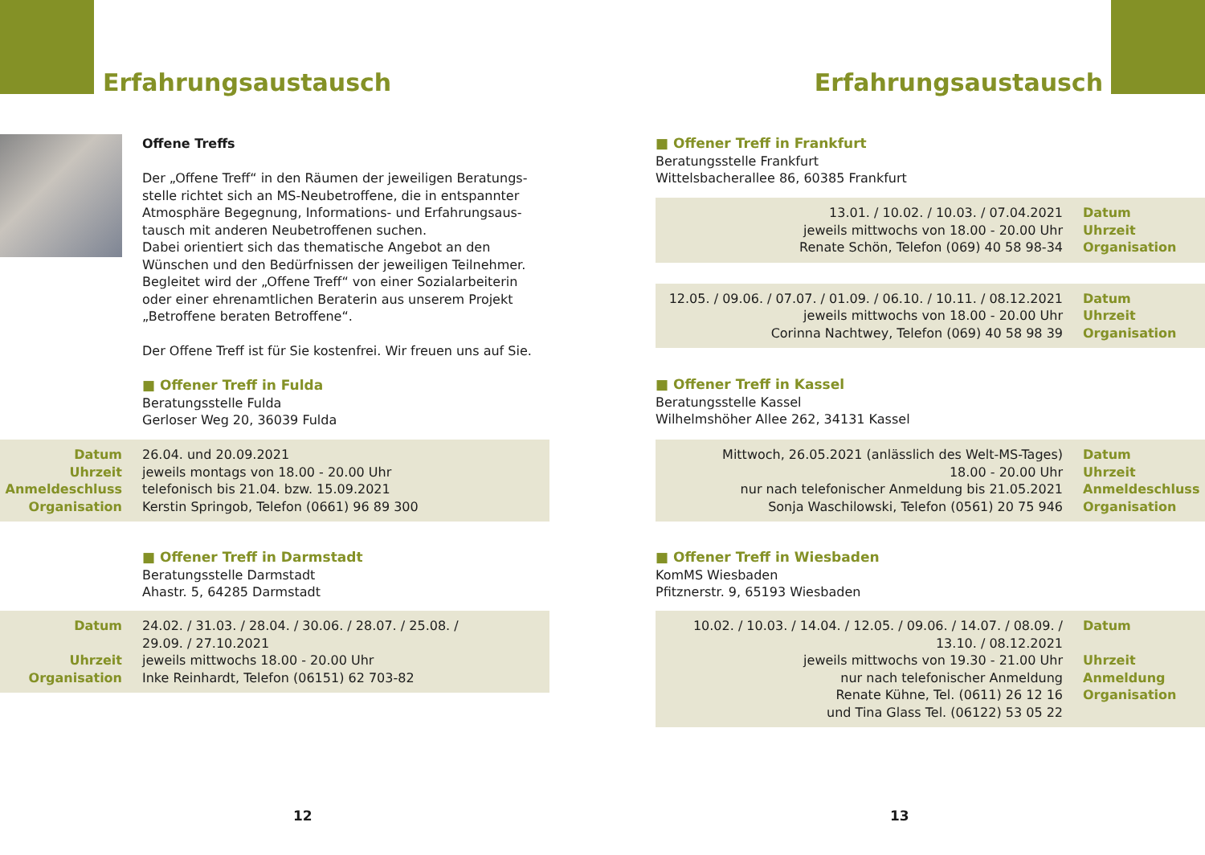Erfahrungsaustausch
Offene Treffs
Der „Offene Treff“ in den Räumen der jeweiligen Beratungs-stelle richtet sich an MS-Neubetroffene, die in entspannter Atmosphäre Begegnung, Informations- und Erfahrungsaus-tausch mit anderen Neubetroffenen suchen.
Dabei orientiert sich das thematische Angebot an den Wünschen und den Bedürfnissen der jeweiligen Teilnehmer. Begleitet wird der „Offene Treff“ von einer Sozialarbeiterin oder einer ehrenamtlichen Beraterin aus unserem Projekt „Betroffene beraten Betroffene“.
Der Offene Treff ist für Sie kostenfrei. Wir freuen uns auf Sie.
■ Offener Treff in Fulda
Beratungsstelle Fulda
Gerloser Weg 20, 36039 Fulda
| Datum Uhrzeit Anmeldeschluss Organisation | 26.04. und 20.09.2021 jeweils montags von 18.00 - 20.00 Uhr telefonisch bis 21.04. bzw. 15.09.2021 Kerstin Springob, Telefon (0661) 96 89 300 |
■ Offener Treff in Darmstadt
Beratungsstelle Darmstadt
Ahastr. 5, 64285 Darmstadt
| Datum Uhrzeit Organisation | 24.02. / 31.03. / 28.04. / 30.06. / 28.07. / 25.08. / 29.09. / 27.10.2021 jeweils mittwochs 18.00 - 20.00 Uhr Inke Reinhardt, Telefon (06151) 62 703-82 |
12
Erfahrungsaustausch
■ Offener Treff in Frankfurt
Beratungsstelle Frankfurt
Wittelsbacherallee 86, 60385 Frankfurt
| 13.01. / 10.02. / 10.03. / 07.04.2021 jeweils mittwochs von 18.00 - 20.00 Uhr Renate Schön, Telefon (069) 40 58 98-34 | Datum Uhrzeit Organisation |
| 12.05. / 09.06. / 07.07. / 01.09. / 06.10. / 10.11. / 08.12.2021 jeweils mittwochs von 18.00 - 20.00 Uhr Corinna Nachtwey, Telefon (069) 40 58 98 39 | Datum Uhrzeit Organisation |
■ Offener Treff in Kassel
Beratungsstelle Kassel
Wilhelmshöher Allee 262, 34131 Kassel
| Mittwoch, 26.05.2021 (anlässlich des Welt-MS-Tages) 18.00 - 20.00 Uhr nur nach telefonischer Anmeldung bis 21.05.2021 Sonja Waschilowski, Telefon (0561) 20 75 946 | Datum Uhrzeit Anmeldeschluss Organisation |
■ Offener Treff in Wiesbaden
KomMS Wiesbaden
Pfitznerstr. 9, 65193 Wiesbaden
| 10.02. / 10.03. / 14.04. / 12.05. / 09.06. / 14.07. / 08.09. / 13.10. / 08.12.2021 jeweils mittwochs von 19.30 - 21.00 Uhr nur nach telefonischer Anmeldung Renate Kühne, Tel. (0611) 26 12 16 und Tina Glass Tel. (06122) 53 05 22 | Datum Uhrzeit Anmeldung Organisation |
13